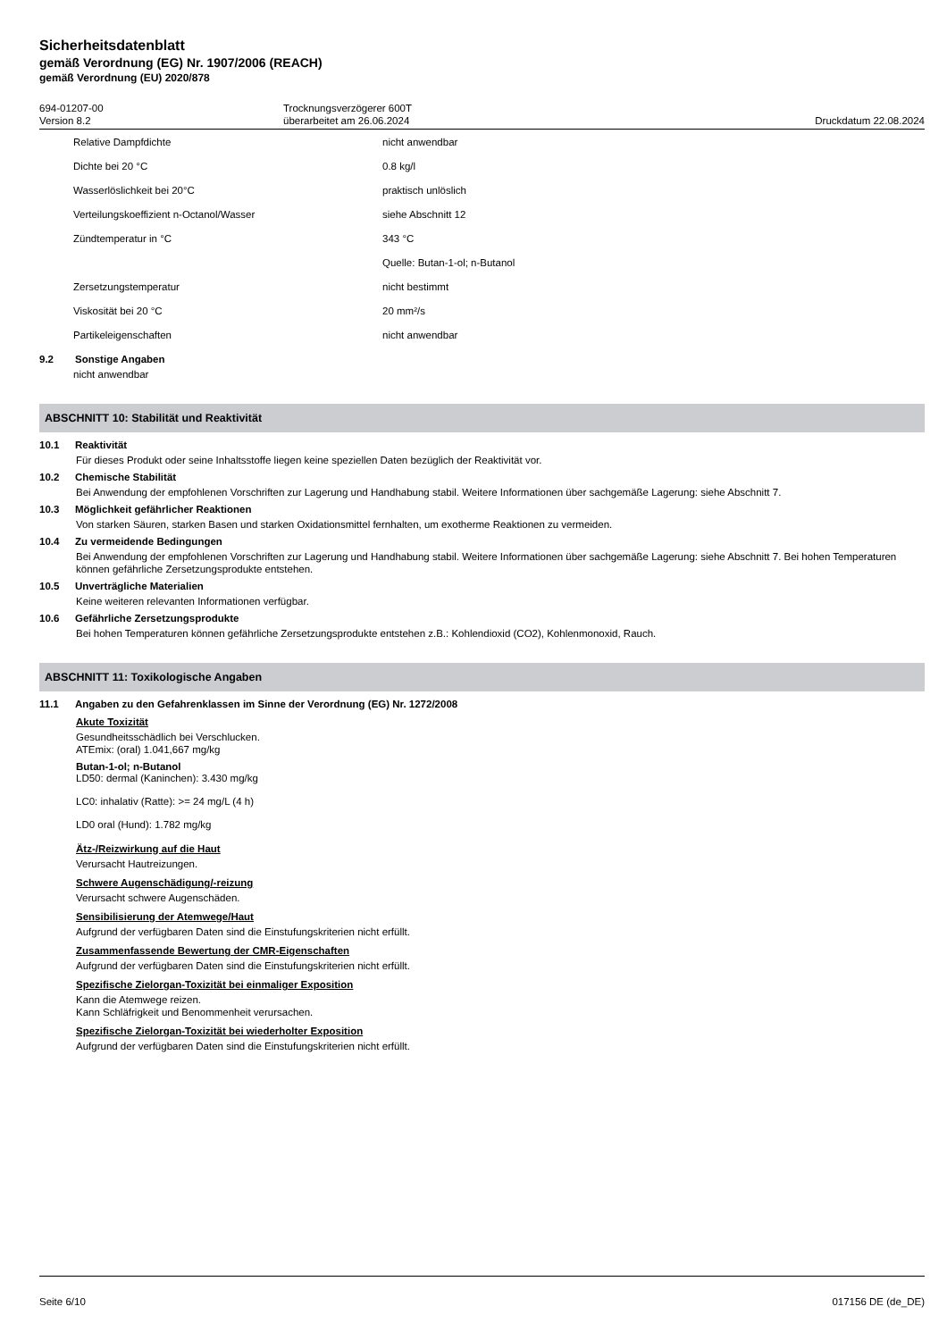Sicherheitsdatenblatt
gemäß Verordnung (EG) Nr. 1907/2006 (REACH)
gemäß Verordnung (EU) 2020/878
694-01207-00
Version 8.2
Trocknungsverzögerer 600T
überarbeitet am 26.06.2024
Druckdatum 22.08.2024
| Relative Dampfdichte | nicht anwendbar |
| Dichte bei 20 °C | 0.8 kg/l |
| Wasserlöslichkeit bei 20°C | praktisch unlöslich |
| Verteilungskoeffizient n-Octanol/Wasser | siehe Abschnitt 12 |
| Zündtemperatur in °C | 343 °C |
| | Quelle: Butan-1-ol; n-Butanol |
| Zersetzungstemperatur | nicht bestimmt |
| Viskosität bei 20 °C | 20 mm²/s |
| Partikeleigenschaften | nicht anwendbar |
9.2 Sonstige Angaben
nicht anwendbar
ABSCHNITT 10: Stabilität und Reaktivität
10.1 Reaktivität
Für dieses Produkt oder seine Inhaltsstoffe liegen keine speziellen Daten bezüglich der Reaktivität vor.
10.2 Chemische Stabilität
Bei Anwendung der empfohlenen Vorschriften zur Lagerung und Handhabung stabil. Weitere Informationen über sachgemäße Lagerung: siehe Abschnitt 7.
10.3 Möglichkeit gefährlicher Reaktionen
Von starken Säuren, starken Basen und starken Oxidationsmittel fernhalten, um exotherme Reaktionen zu vermeiden.
10.4 Zu vermeidende Bedingungen
Bei Anwendung der empfohlenen Vorschriften zur Lagerung und Handhabung stabil. Weitere Informationen über sachgemäße Lagerung: siehe Abschnitt 7. Bei hohen Temperaturen können gefährliche Zersetzungsprodukte entstehen.
10.5 Unverträgliche Materialien
Keine weiteren relevanten Informationen verfügbar.
10.6 Gefährliche Zersetzungsprodukte
Bei hohen Temperaturen können gefährliche Zersetzungsprodukte entstehen z.B.: Kohlendioxid (CO2), Kohlenmonoxid, Rauch.
ABSCHNITT 11: Toxikologische Angaben
11.1 Angaben zu den Gefahrenklassen im Sinne der Verordnung (EG) Nr. 1272/2008
Akute Toxizität
Gesundheitsschädlich bei Verschlucken.
ATEmix: (oral) 1.041,667 mg/kg
Butan-1-ol; n-Butanol
LD50: dermal (Kaninchen): 3.430 mg/kg
LC0: inhalativ (Ratte): >= 24 mg/L (4 h)
LD0 oral (Hund): 1.782 mg/kg
Ätz-/Reizwirkung auf die Haut
Verursacht Hautreizungen.
Schwere Augenschädigung/-reizung
Verursacht schwere Augenschäden.
Sensibilisierung der Atemwege/Haut
Aufgrund der verfügbaren Daten sind die Einstufungskriterien nicht erfüllt.
Zusammenfassende Bewertung der CMR-Eigenschaften
Aufgrund der verfügbaren Daten sind die Einstufungskriterien nicht erfüllt.
Spezifische Zielorgan-Toxizität bei einmaliger Exposition
Kann die Atemwege reizen.
Kann Schläfrigkeit und Benommenheit verursachen.
Spezifische Zielorgan-Toxizität bei wiederholter Exposition
Aufgrund der verfügbaren Daten sind die Einstufungskriterien nicht erfüllt.
Seite 6/10 017156 DE (de_DE)